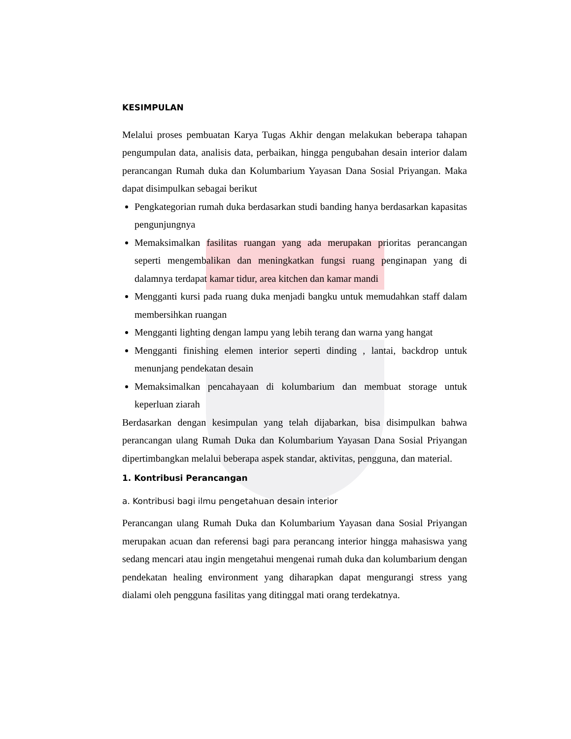KESIMPULAN
Melalui proses pembuatan Karya Tugas Akhir dengan melakukan beberapa tahapan pengumpulan data, analisis data, perbaikan, hingga pengubahan desain interior dalam perancangan Rumah duka dan Kolumbarium Yayasan Dana Sosial Priyangan. Maka dapat disimpulkan sebagai berikut
Pengkategorian rumah duka berdasarkan studi banding hanya berdasarkan kapasitas pengunjungnya
Memaksimalkan fasilitas ruangan yang ada merupakan prioritas perancangan seperti mengembalikan dan meningkatkan fungsi ruang penginapan yang di dalamnya terdapat kamar tidur, area kitchen dan kamar mandi
Mengganti kursi pada ruang duka menjadi bangku untuk memudahkan staff dalam membersihkan ruangan
Mengganti lighting dengan lampu yang lebih terang dan warna yang hangat
Mengganti finishing elemen interior seperti dinding , lantai, backdrop untuk menunjang pendekatan desain
Memaksimalkan pencahayaan di kolumbarium dan membuat storage untuk keperluan ziarah
Berdasarkan dengan kesimpulan yang telah dijabarkan, bisa disimpulkan bahwa perancangan ulang Rumah Duka dan Kolumbarium Yayasan Dana Sosial Priyangan dipertimbangkan melalui beberapa aspek standar, aktivitas, pengguna, dan material.
1. Kontribusi Perancangan
a. Kontribusi bagi ilmu pengetahuan desain interior
Perancangan ulang Rumah Duka dan Kolumbarium Yayasan dana Sosial Priyangan merupakan acuan dan referensi bagi para perancang interior hingga mahasiswa yang sedang mencari atau ingin mengetahui mengenai rumah duka dan kolumbarium dengan pendekatan healing environment yang diharapkan dapat mengurangi stress yang dialami oleh pengguna fasilitas yang ditinggal mati orang terdekatnya.